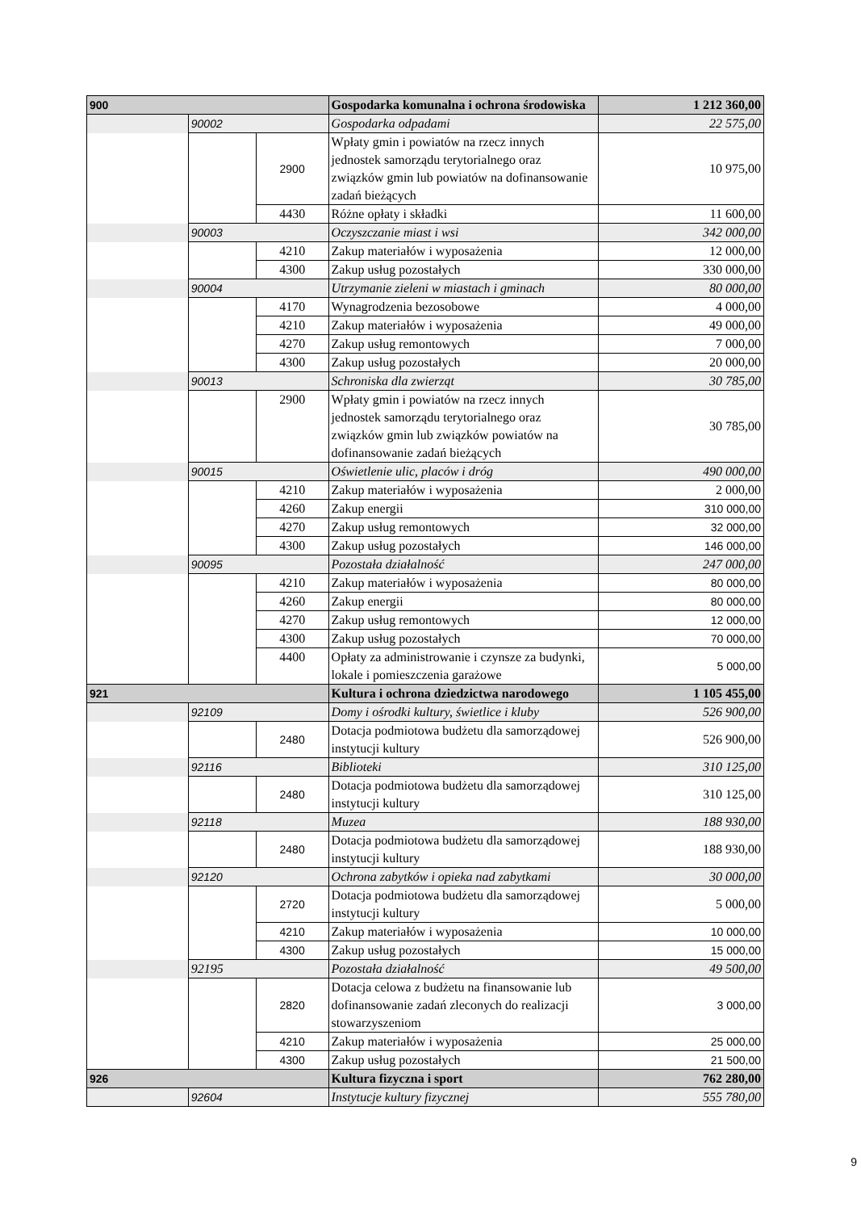| 900 | | | Gospodarka komunalna i ochrona środowiska | 1 212 360,00 |
| | 90002 | | Gospodarka odpadami | 22 575,00 |
| | | 2900 | Wpłaty gmin i powiatów na rzecz innych jednostek samorządu terytorialnego oraz związków gmin lub powiatów na dofinansowanie zadań bieżących | 10 975,00 |
| | | 4430 | Różne opłaty i składki | 11 600,00 |
| | 90003 | | Oczyszczanie miast i wsi | 342 000,00 |
| | | 4210 | Zakup materiałów i wyposażenia | 12 000,00 |
| | | 4300 | Zakup usług pozostałych | 330 000,00 |
| | 90004 | | Utrzymanie zieleni w miastach i gminach | 80 000,00 |
| | | 4170 | Wynagrodzenia bezosobowe | 4 000,00 |
| | | 4210 | Zakup materiałów i wyposażenia | 49 000,00 |
| | | 4270 | Zakup usług remontowych | 7 000,00 |
| | | 4300 | Zakup usług pozostałych | 20 000,00 |
| | 90013 | | Schroniska dla zwierząt | 30 785,00 |
| | | 2900 | Wpłaty gmin i powiatów na rzecz innych jednostek samorządu terytorialnego oraz związków gmin lub związków powiatów na dofinansowanie zadań bieżących | 30 785,00 |
| | 90015 | | Oświetlenie ulic, placów i dróg | 490 000,00 |
| | | 4210 | Zakup materiałów i wyposażenia | 2 000,00 |
| | | 4260 | Zakup energii | 310 000,00 |
| | | 4270 | Zakup usług remontowych | 32 000,00 |
| | | 4300 | Zakup usług pozostałych | 146 000,00 |
| | 90095 | | Pozostała działalność | 247 000,00 |
| | | 4210 | Zakup materiałów i wyposażenia | 80 000,00 |
| | | 4260 | Zakup energii | 80 000,00 |
| | | 4270 | Zakup usług remontowych | 12 000,00 |
| | | 4300 | Zakup usług pozostałych | 70 000,00 |
| | | 4400 | Opłaty za administrowanie i czynsze za budynki, lokale i pomieszczenia garażowe | 5 000,00 |
| 921 | | | Kultura i ochrona dziedzictwa narodowego | 1 105 455,00 |
| | 92109 | | Domy i ośrodki kultury, świetlice i kluby | 526 900,00 |
| | | 2480 | Dotacja podmiotowa budżetu dla samorządowej instytucji kultury | 526 900,00 |
| | 92116 | | Biblioteki | 310 125,00 |
| | | 2480 | Dotacja podmiotowa budżetu dla samorządowej instytucji kultury | 310 125,00 |
| | 92118 | | Muzea | 188 930,00 |
| | | 2480 | Dotacja podmiotowa budżetu dla samorządowej instytucji kultury | 188 930,00 |
| | 92120 | | Ochrona zabytków i opieka nad zabytkami | 30 000,00 |
| | | 2720 | Dotacja podmiotowa budżetu dla samorządowej instytucji kultury | 5 000,00 |
| | | 4210 | Zakup materiałów i wyposażenia | 10 000,00 |
| | | 4300 | Zakup usług pozostałych | 15 000,00 |
| | 92195 | | Pozostała działalność | 49 500,00 |
| | | 2820 | Dotacja celowa z budżetu na finansowanie lub dofinansowanie zadań zleconych do realizacji stowarzyszeniom | 3 000,00 |
| | | 4210 | Zakup materiałów i wyposażenia | 25 000,00 |
| | | 4300 | Zakup usług pozostałych | 21 500,00 |
| 926 | | | Kultura fizyczna i sport | 762 280,00 |
| | 92604 | | Instytucje kultury fizycznej | 555 780,00 |
9